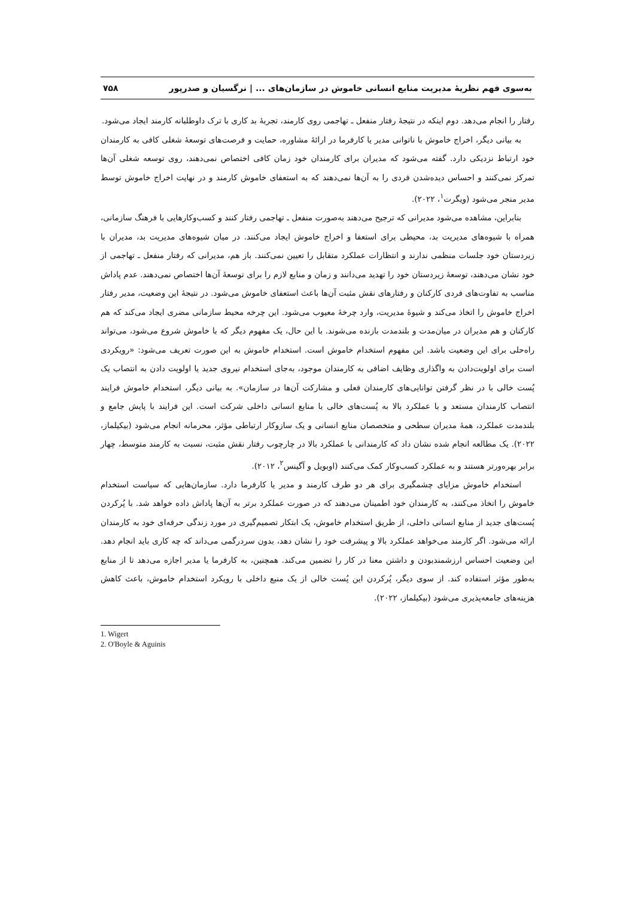به‌سوی فهم نظریهٔ مدیریت منابع انسانی خاموش در سازمان‌های ... | نرگسیان و صدرپور ۷۵۸
رفتار را انجام می‌دهد. دوم اینکه در نتیجهٔ رفتار منفعل ـ تهاجمی روی کارمند، تجربهٔ بد کاری با ترک داوطلبانه کارمند ایجاد می‌شود.
به بیانی دیگر، اخراج خاموش با ناتوانی مدیر یا کارفرما در ارائهٔ مشاوره، حمایت و فرصت‌های توسعهٔ شغلی کافی به کارمندان خود ارتباط نزدیکی دارد. گفته می‌شود که مدیران برای کارمندان خود زمان کافی اختصاص نمی‌دهند، روی توسعه شغلی آن‌ها تمرکز نمی‌کنند و احساس دیده‌شدن فردی را به آن‌ها نمی‌دهند که به استعفای خاموش کارمند و در نهایت اخراج خاموش توسط مدیر منجر می‌شود (ویگرت<sup>۱</sup>، ۲۰۲۲).
بنابراین، مشاهده می‌شود مدیرانی که ترجیح می‌دهند به‌صورت منفعل ـ تهاجمی رفتار کنند و کسب‌وکارهایی با فرهنگ سازمانی، همراه با شیوه‌های مدیریت بد، محیطی برای استعفا و اخراج خاموش ایجاد می‌کنند. در میان شیوه‌های مدیریت بد، مدیران با زیردستان خود جلسات منظمی ندارند و انتظارات عملکرد متقابل را تعیین نمی‌کنند. باز هم، مدیرانی که رفتار منفعل ـ تهاجمی از خود نشان می‌دهند، توسعهٔ زیردستان خود را تهدید می‌دانند و زمان و منابع لازم را برای توسعهٔ آن‌ها اختصاص نمی‌دهند. عدم پاداش مناسب به تفاوت‌های فردی کارکنان و رفتارهای نقش مثبت آن‌ها باعث استعفای خاموش می‌شود. در نتیجهٔ این وضعیت، مدیر رفتار اخراج خاموش را اتخاذ می‌کند و شیوهٔ مدیریت، وارد چرخهٔ معیوب می‌شود. این چرخه محیط سازمانی مضری ایجاد می‌کند که هم کارکنان و هم مدیران در میان‌مدت و بلندمدت بازنده می‌شوند. با این حال، یک مفهوم دیگر که با خاموش شروع می‌شود، می‌تواند راه‌حلی برای این وضعیت باشد. این مفهوم استخدام خاموش است. استخدام خاموش به این صورت تعریف می‌شود: «رویکردی است برای اولویت‌دادن به واگذاری وظایف اضافی به کارمندان موجود، به‌جای استخدام نیروی جدید یا اولویت دادن به انتصاب یک پُست خالی با در نظر گرفتن توانایی‌های کارمندان فعلی و مشارکت آن‌ها در سازمان». به بیانی دیگر، استخدام خاموش فرایند انتصاب کارمندان مستعد و با عملکرد بالا به پُست‌های خالی با منابع انسانی داخلی شرکت است. این فرایند با پایش جامع و بلندمدت عملکرد، همهٔ مدیران سطحی و متخصصان منابع انسانی و یک سازوکار ارتباطی مؤثر، محرمانه انجام می‌شود (بیکیلماز، ۲۰۲۲). یک مطالعه انجام شده نشان داد که کارمندانی با عملکرد بالا در چارچوب رفتار نقش مثبت، نسبت به کارمند متوسط، چهار برابر بهره‌ورتر هستند و به عملکرد کسب‌وکار کمک می‌کنند (اوبویل و آگینس<sup>۲</sup>، ۲۰۱۲).
استخدام خاموش مزایای چشمگیری برای هر دو طرف کارمند و مدیر یا کارفرما دارد. سازمان‌هایی که سیاست استخدام خاموش را اتخاذ می‌کنند، به کارمندان خود اطمینان می‌دهند که در صورت عملکرد برتر به آن‌ها پاداش داده خواهد شد. با پُرکردن پُست‌های جدید از منابع انسانی داخلی، از طریق استخدام خاموش، یک ابتکار تصمیم‌گیری در مورد زندگی حرفه‌ای خود به کارمندان ارائه می‌شود. اگر کارمند می‌خواهد عملکرد بالا و پیشرفت خود را نشان دهد، بدون سردرگمی می‌داند که چه کاری باید انجام دهد. این وضعیت احساس ارزشمندبودن و داشتن معنا در کار را تضمین می‌کند. همچنین، به کارفرما یا مدیر اجازه می‌دهد تا از منابع به‌طور مؤثر استفاده کند. از سوی دیگر، پُرکردن این پُست خالی از یک منبع داخلی با رویکرد استخدام خاموش، باعث کاهش هزینه‌های جامعه‌پذیری می‌شود (بیکیلماز، ۲۰۲۲).
1. Wigert
2. O'Boyle & Aguinis